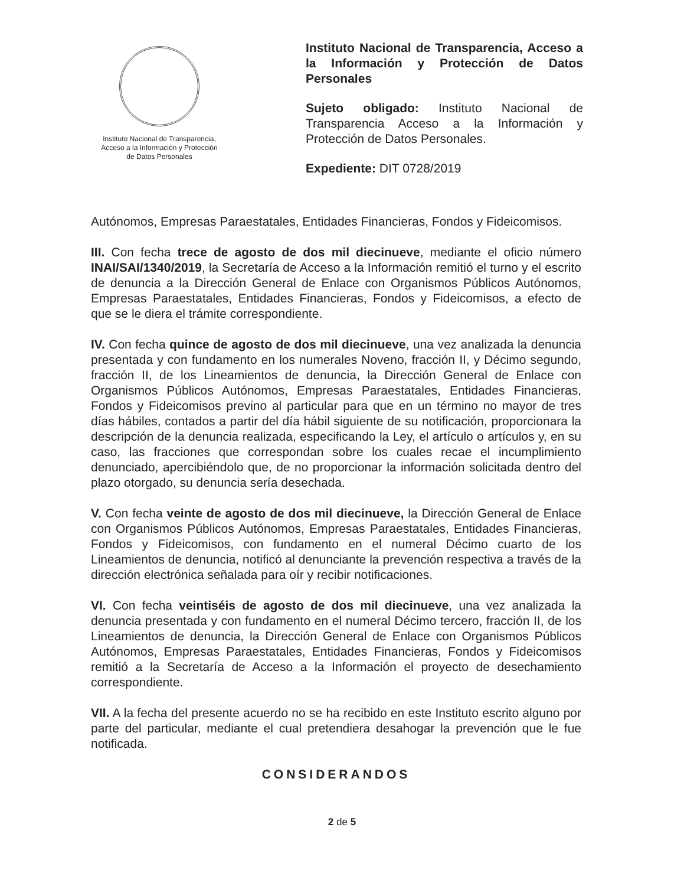Instituto Nacional de Transparencia,
Acceso a la Información y Protección
de Datos Personales
Instituto Nacional de Transparencia, Acceso a la Información y Protección de Datos Personales
Sujeto obligado: Instituto Nacional de Transparencia Acceso a la Información y Protección de Datos Personales.
Expediente: DIT 0728/2019
Autónomos, Empresas Paraestatales, Entidades Financieras, Fondos y Fideicomisos.
III. Con fecha trece de agosto de dos mil diecinueve, mediante el oficio número INAI/SAI/1340/2019, la Secretaría de Acceso a la Información remitió el turno y el escrito de denuncia a la Dirección General de Enlace con Organismos Públicos Autónomos, Empresas Paraestatales, Entidades Financieras, Fondos y Fideicomisos, a efecto de que se le diera el trámite correspondiente.
IV. Con fecha quince de agosto de dos mil diecinueve, una vez analizada la denuncia presentada y con fundamento en los numerales Noveno, fracción II, y Décimo segundo, fracción II, de los Lineamientos de denuncia, la Dirección General de Enlace con Organismos Públicos Autónomos, Empresas Paraestatales, Entidades Financieras, Fondos y Fideicomisos previno al particular para que en un término no mayor de tres días hábiles, contados a partir del día hábil siguiente de su notificación, proporcionara la descripción de la denuncia realizada, especificando la Ley, el artículo o artículos y, en su caso, las fracciones que correspondan sobre los cuales recae el incumplimiento denunciado, apercibiéndolo que, de no proporcionar la información solicitada dentro del plazo otorgado, su denuncia sería desechada.
V. Con fecha veinte de agosto de dos mil diecinueve, la Dirección General de Enlace con Organismos Públicos Autónomos, Empresas Paraestatales, Entidades Financieras, Fondos y Fideicomisos, con fundamento en el numeral Décimo cuarto de los Lineamientos de denuncia, notificó al denunciante la prevención respectiva a través de la dirección electrónica señalada para oír y recibir notificaciones.
VI. Con fecha veintiséis de agosto de dos mil diecinueve, una vez analizada la denuncia presentada y con fundamento en el numeral Décimo tercero, fracción II, de los Lineamientos de denuncia, la Dirección General de Enlace con Organismos Públicos Autónomos, Empresas Paraestatales, Entidades Financieras, Fondos y Fideicomisos remitió a la Secretaría de Acceso a la Información el proyecto de desechamiento correspondiente.
VII. A la fecha del presente acuerdo no se ha recibido en este Instituto escrito alguno por parte del particular, mediante el cual pretendiera desahogar la prevención que le fue notificada.
CONSIDERANDOS
2 de 5